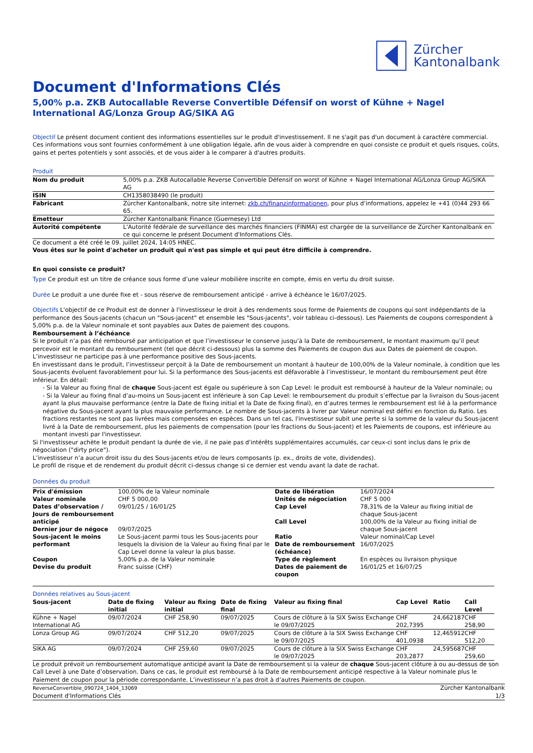Zürcher
Kantonalbank
Document d'Informations Clés
5,00% p.a. ZKB Autocallable Reverse Convertible Défensif on worst of Kühne + Nagel International AG/Lonza Group AG/SIKA AG
Objectif Le présent document contient des informations essentielles sur le produit d'investissement. Il ne s'agit pas d'un document à caractère commercial. Ces informations vous sont fournies conformément à une obligation légale, afin de vous aider à comprendre en quoi consiste ce produit et quels risques, coûts, gains et pertes potentiels y sont associés, et de vous aider à le comparer à d'autres produits.
Produit
| Nom du produit | 5,00% p.a. ZKB Autocallable Reverse Convertible Défensif on worst of Kühne + Nagel International AG/Lonza Group AG/SIKA AG |
| ISIN | CH1358038490 (le produit) |
| Fabricant | Zürcher Kantonalbank, notre site internet: zkb.ch/finanzinformationen , pour plus d’informations, appelez le +41 (0)44 293 66 65. |
| Emetteur | Zürcher Kantonalbank Finance (Guernesey) Ltd |
| Autorité compétente | L'Autorité fédérale de surveillance des marchés financiers (FINMA) est chargée de la surveillance de Zürcher Kantonalbank en ce qui concerne le présent Document d'Informations Clés. |
Ce document a été créé le 09. juillet 2024, 14:05 HNEC.
Vous êtes sur le point d'acheter un produit qui n'est pas simple et qui peut être difficile à comprendre.
En quoi consiste ce produit?
Type Ce produit est un titre de créance sous forme d’une valeur mobilière inscrite en compte, émis en vertu du droit suisse.
Durée Le produit a une durée fixe et - sous réserve de remboursement anticipé - arrive à échéance le 16/07/2025.
Objectifs L'objectif de ce Produit est de donner à l'investisseur le droit à des rendements sous forme de Paiements de coupons qui sont indépendants de la performance des Sous-jacents (chacun un "Sous-jacent" et ensemble les "Sous-jacents", voir tableau ci-dessous). Les Paiements de coupons correspondent à 5,00% p.a. de la Valeur nominale et sont payables aux Dates de paiement des coupons.
Remboursement à l’échéance
Si le produit n’a pas été remboursé par anticipation et que l’investisseur le conserve jusqu’à la Date de remboursement, le montant maximum qu’il peut percevoir est le montant du remboursement (tel que décrit ci-dessous) plus la somme des Paiements de coupon dus aux Dates de paiement de coupon. L’investisseur ne participe pas à une performance positive des Sous-jacents.
En investissant dans le produit, l’investisseur perçoit à la Date de remboursement un montant à hauteur de 100,00% de la Valeur nominale, à condition que les Sous-jacents évoluent favorablement pour lui. Si la performance des Sous-jacents est défavorable à l’investisseur, le montant du remboursement peut être inférieur. En détail:
- Si la Valeur au fixing final de chaque Sous-jacent est égale ou supérieure à son Cap Level: le produit est remboursé à hauteur de la Valeur nominale; ou
- Si la Valeur au fixing final d’au-moins un Sous-jacent est inférieure à son Cap Level: le remboursement du produit s’effectue par la livraison du Sous-jacent ayant la plus mauvaise performance (entre la Date de fixing initial et la Date de fixing final), en d’autres termes le remboursement est lié à la performance négative du Sous-jacent ayant la plus mauvaise performance. Le nombre de Sous-jacents à livrer par Valeur nominal est défini en fonction du Ratio. Les fractions restantes ne sont pas livrées mais compensées en espèces. Dans un tel cas, l'investisseur subit une perte si la somme de la valeur du Sous-jacent livré à la Date de remboursement, plus les paiements de compensation (pour les fractions du Sous-jacent) et les Paiements de coupons, est inférieure au montant investi par l'investisseur.
Si l'investisseur achète le produit pendant la durée de vie, il ne paie pas d'intérêts supplémentaires accumulés, car ceux-ci sont inclus dans le prix de négociation ("dirty price").
L’investisseur n’a aucun droit issu du des Sous-jacents et/ou de leurs composants (p. ex., droits de vote, dividendes).
Le profil de risque et de rendement du produit décrit ci-dessus change si ce dernier est vendu avant la date de rachat.
Données du produit
| Prix d'émission Valeur nominale Dates d’observation / Jours de remboursement anticipé Dernier jour de négoce Sous-jacent le moins performant Coupon Devise du produit | 100,00% de la Valeur nominale CHF 5 000,00 09/01/25 / 16/01/25 09/07/2025 Le Sous-jacent parmi tous les Sous-jacents pour lesquels la division de la Valeur au fixing final par le Cap Level donne la valeur la plus basse. 5,00% p.a. de la Valeur nominale Franc suisse (CHF) | Date de libération Unités de négociation Cap Level Call Level Ratio Date de remboursement (échéance) Type de règlement Dates de paiement de coupon | 16/07/2024 CHF 5 000 78,31% de la Valeur au fixing initial de chaque Sous-jacent 100,00% de la Valeur au fixing initial de chaque Sous-jacent Valeur nominal/Cap Level 16/07/2025 En espèces ou livraison physique 16/01/25 et 16/07/25 |
Données relatives au Sous-jacent
| Sous-jacent | Date de fixing initial | Valeur au fixing initial | Date de fixing final | Valeur au fixing final | Cap Level | Ratio | Call Level |
| --- | --- | --- | --- | --- | --- | --- | --- |
| Kühne + Nagel International AG | 09/07/2024 | CHF 258,90 | 09/07/2025 | Cours de clôture à la SIX Swiss Exchange le 09/07/2025 | CHF 202,7395 | 24,662187 | CHF 258,90 |
| Lonza Group AG | 09/07/2024 | CHF 512,20 | 09/07/2025 | Cours de clôture à la SIX Swiss Exchange le 09/07/2025 | CHF 401,0938 | 12,465912 | CHF 512,20 |
| SIKA AG | 09/07/2024 | CHF 259,60 | 09/07/2025 | Cours de clôture à la SIX Swiss Exchange le 09/07/2025 | CHF 203,2877 | 24,595687 | CHF 259,60 |
Le produit prévoit un remboursement automatique anticipé avant la Date de remboursement si la valeur de chaque Sous-jacent clôture à ou au-dessus de son Call Level à une Date d’observation. Dans ce cas, le produit est remboursé à la Date de remboursement anticipé respective à la Valeur nominale plus le Paiement de coupon pour la période correspondante. L’investisseur n’a pas droit à d’autres Paiements de coupon.
ReverseConvertible_090724_1404_13069
Document d'Informations Clés
Zürcher Kantonalbank
1/3